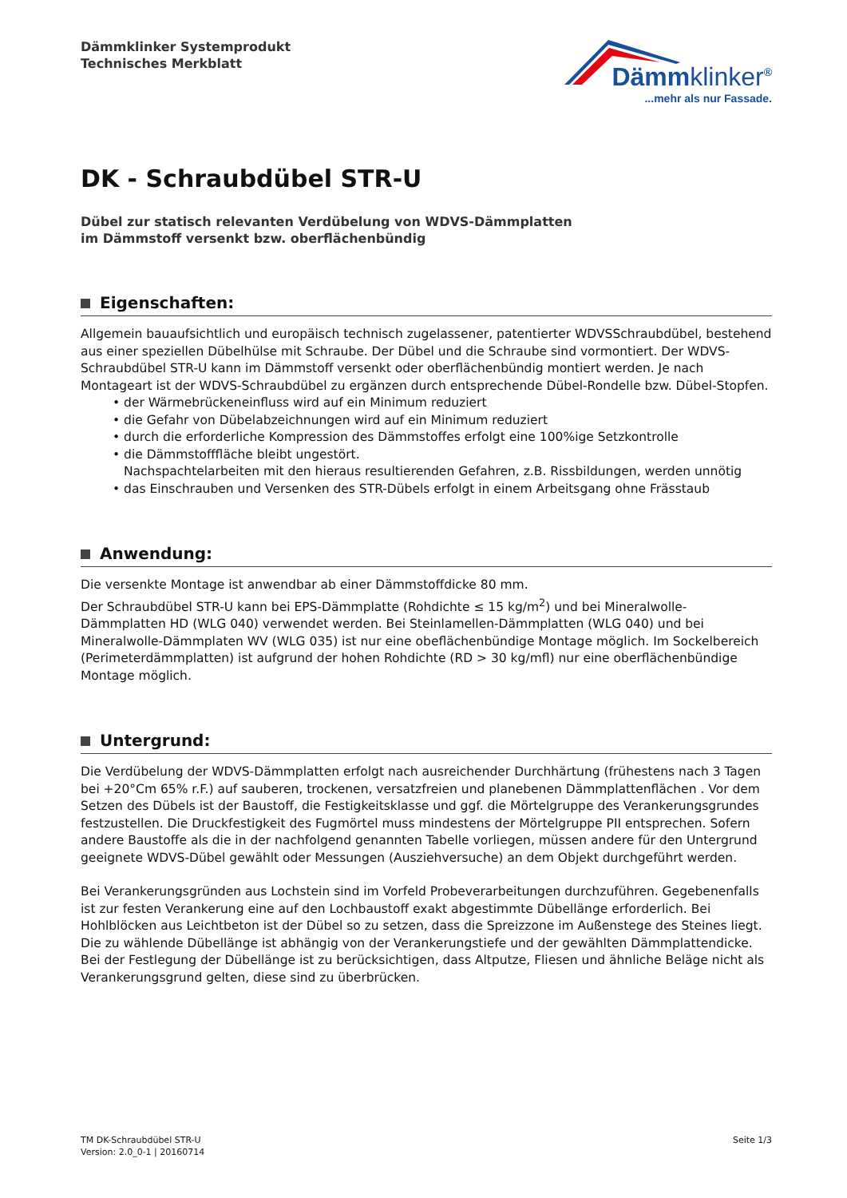Dämmklinker Systemprodukt
Technisches Merkblatt
Dämmklinker<sup>®</sup>
...mehr als nur Fassade.
DK - Schraubdübel STR-U
Dübel zur statisch relevanten Verdübelung von WDVS-Dämmplatten
im Dämmstoff versenkt bzw. oberflächenbündig
Eigenschaften:
Allgemein bauaufsichtlich und europäisch technisch zugelassener, patentierter WDVSSchraubdübel, bestehend aus einer speziellen Dübelhülse mit Schraube. Der Dübel und die Schraube sind vormontiert. Der WDVS-Schraubdübel STR-U kann im Dämmstoff versenkt oder oberflächenbündig montiert werden. Je nach Montageart ist der WDVS-Schraubdübel zu ergänzen durch entsprechende Dübel-Rondelle bzw. Dübel-Stopfen.
• der Wärmebrückeneinfluss wird auf ein Minimum reduziert
• die Gefahr von Dübelabzeichnungen wird auf ein Minimum reduziert
• durch die erforderliche Kompression des Dämmstoffes erfolgt eine 100%ige Setzkontrolle
• die Dämmstofffläche bleibt ungestört.
Nachspachtelarbeiten mit den hieraus resultierenden Gefahren, z.B. Rissbildungen, werden unnötig
• das Einschrauben und Versenken des STR-Dübels erfolgt in einem Arbeitsgang ohne Frässtaub
Anwendung:
Die versenkte Montage ist anwendbar ab einer Dämmstoffdicke 80 mm.
Der Schraubdübel STR-U kann bei EPS-Dämmplatte (Rohdichte ≤ 15 kg/m<sup>2</sup>) und bei Mineralwolle-Dämmplatten HD (WLG 040) verwendet werden. Bei Steinlamellen-Dämmplatten (WLG 040) und bei Mineralwolle-Dämmplaten WV (WLG 035) ist nur eine obeflächenbündige Montage möglich. Im Sockelbereich (Perimeterdämmplatten) ist aufgrund der hohen Rohdichte (RD > 30 kg/mfl) nur eine oberflächenbündige Montage möglich.
Untergrund:
Die Verdübelung der WDVS-Dämmplatten erfolgt nach ausreichender Durchhärtung (frühestens nach 3 Tagen bei +20°Cm 65% r.F.) auf sauberen, trockenen, versatzfreien und planebenen Dämmplattenflächen . Vor dem Setzen des Dübels ist der Baustoff, die Festigkeitsklasse und ggf. die Mörtelgruppe des Verankerungsgrundes festzustellen. Die Druckfestigkeit des Fugmörtel muss mindestens der Mörtelgruppe PII entsprechen. Sofern andere Baustoffe als die in der nachfolgend genannten Tabelle vorliegen, müssen andere für den Untergrund geeignete WDVS-Dübel gewählt oder Messungen (Ausziehversuche) an dem Objekt durchgeführt werden.
Bei Verankerungsgründen aus Lochstein sind im Vorfeld Probeverarbeitungen durchzuführen. Gegebenenfalls ist zur festen Verankerung eine auf den Lochbaustoff exakt abgestimmte Dübellänge erforderlich. Bei Hohlblöcken aus Leichtbeton ist der Dübel so zu setzen, dass die Spreizzone im Außenstege des Steines liegt. Die zu wählende Dübellänge ist abhängig von der Verankerungstiefe und der gewählten Dämmplattendicke. Bei der Festlegung der Dübellänge ist zu berücksichtigen, dass Altputze, Fliesen und ähnliche Beläge nicht als Verankerungsgrund gelten, diese sind zu überbrücken.
TM DK-Schraubdübel STR-U
Version: 2.0_0-1 | 20160714
Seite 1/3